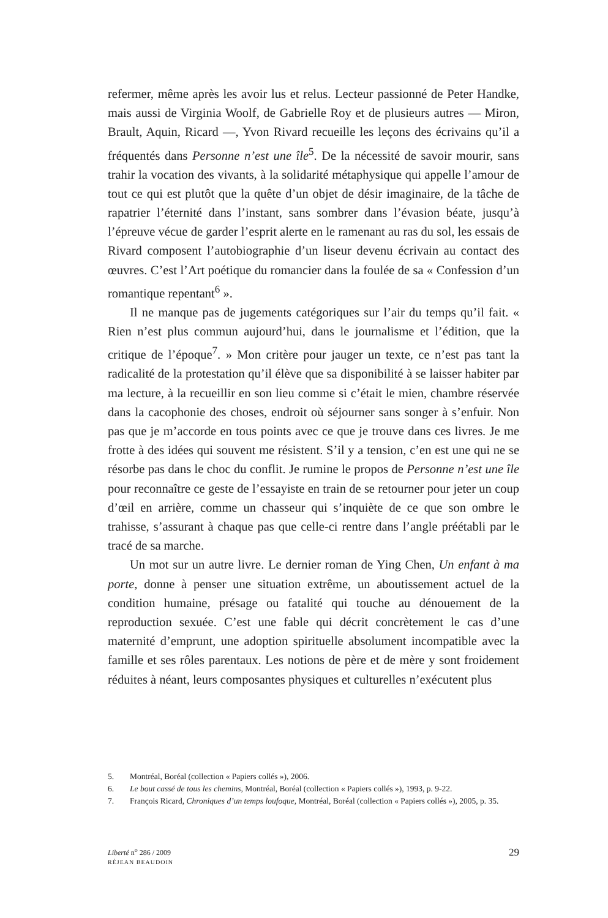refermer, même après les avoir lus et relus. Lecteur passionné de Peter Handke, mais aussi de Virginia Woolf, de Gabrielle Roy et de plusieurs autres — Miron, Brault, Aquin, Ricard —, Yvon Rivard recueille les leçons des écrivains qu’il a fréquentés dans Personne n’est une île<sup>5</sup>. De la nécessité de savoir mourir, sans trahir la vocation des vivants, à la solidarité métaphysique qui appelle l’amour de tout ce qui est plutôt que la quête d’un objet de désir imaginaire, de la tâche de rapatrier l’éternité dans l’instant, sans sombrer dans l’évasion béate, jusqu’à l’épreuve vécue de garder l’esprit alerte en le ramenant au ras du sol, les essais de Rivard composent l’autobiographie d’un liseur devenu écrivain au contact des œuvres. C’est l’Art poétique du romancier dans la foulée de sa « Confession d’un romantique repentant<sup>6</sup> ».
Il ne manque pas de jugements catégoriques sur l’air du temps qu’il fait. « Rien n’est plus commun aujourd’hui, dans le journalisme et l’édition, que la critique de l’époque<sup>7</sup>. » Mon critère pour jauger un texte, ce n’est pas tant la radicalité de la protestation qu’il élève que sa disponibilité à se laisser habiter par ma lecture, à la recueillir en son lieu comme si c’était le mien, chambre réservée dans la cacophonie des choses, endroit où séjourner sans songer à s’enfuir. Non pas que je m’accorde en tous points avec ce que je trouve dans ces livres. Je me frotte à des idées qui souvent me résistent. S’il y a tension, c’en est une qui ne se résorbe pas dans le choc du conflit. Je rumine le propos de Personne n’est une île pour reconnaître ce geste de l’essayiste en train de se retourner pour jeter un coup d’œil en arrière, comme un chasseur qui s’inquiète de ce que son ombre le trahisse, s’assurant à chaque pas que celle-ci rentre dans l’angle préétabli par le tracé de sa marche.
Un mot sur un autre livre. Le dernier roman de Ying Chen, Un enfant à ma porte, donne à penser une situation extrême, un aboutissement actuel de la condition humaine, présage ou fatalité qui touche au dénouement de la reproduction sexuée. C’est une fable qui décrit concrètement le cas d’une maternité d’emprunt, une adoption spirituelle absolument incompatible avec la famille et ses rôles parentaux. Les notions de père et de mère y sont froidement réduites à néant, leurs composantes physiques et culturelles n’exécutent plus
5. Montréal, Boréal (collection « Papiers collés »), 2006.
6. Le bout cassé de tous les chemins, Montréal, Boréal (collection « Papiers collés »), 1993, p. 9-22.
7. François Ricard, Chroniques d’un temps loufoque, Montréal, Boréal (collection « Papiers collés »), 2005, p. 35.
Liberté n<sup>o</sup> 286 / 2009
RÉJEAN BEAUDOIN
29